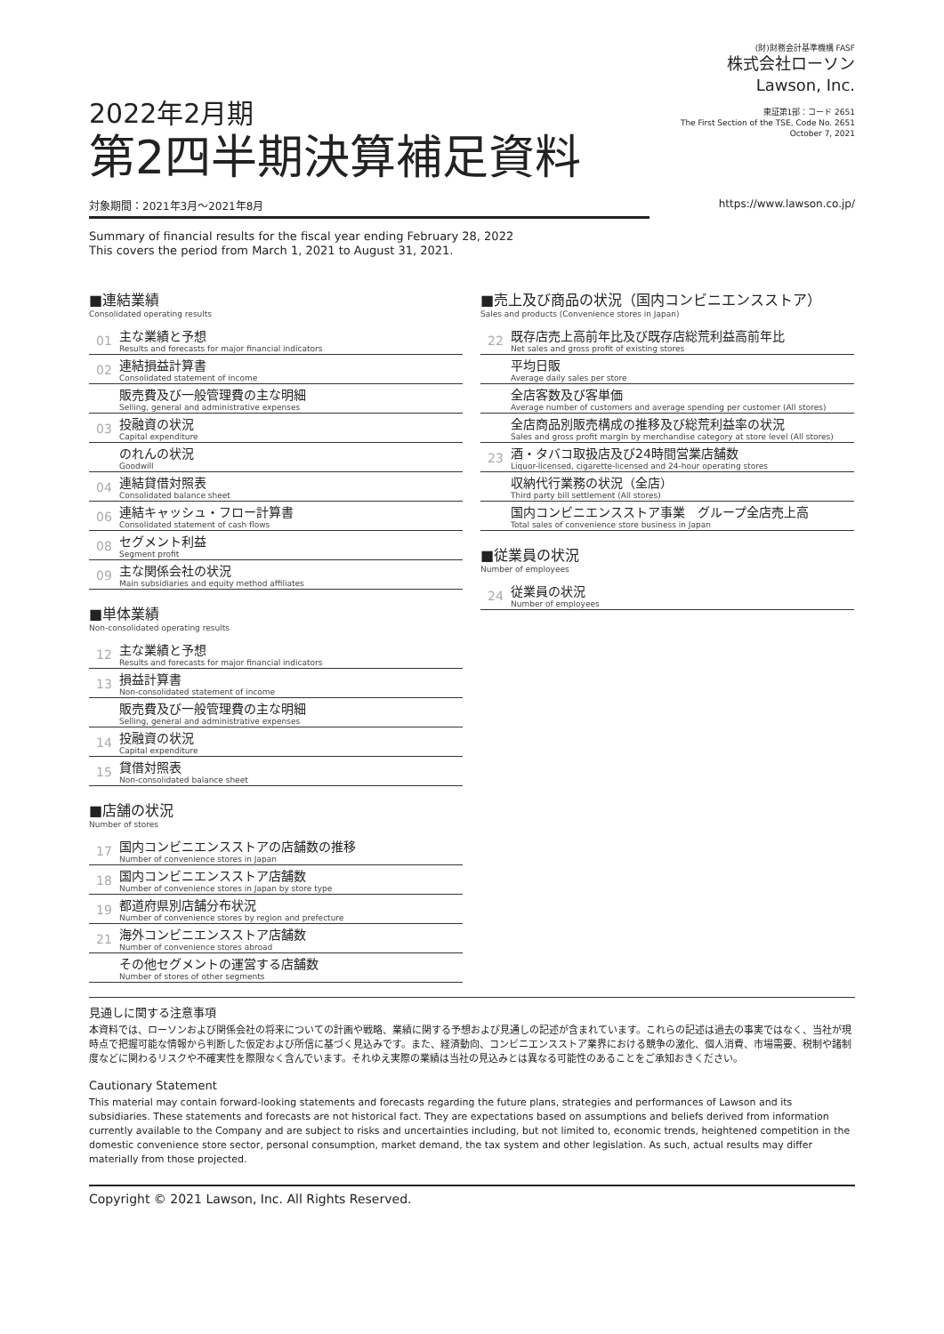2022年2月期
第2四半期決算補足資料
(財)財務会計基準機構 FASF
株式会社ローソン
Lawson, Inc.
東証第1部：コード 2651
The First Section of the TSE, Code No. 2651
October 7, 2021
対象期間：2021年3月～2021年8月 https://www.lawson.co.jp/
Summary of financial results for the fiscal year ending February 28, 2022
This covers the period from March 1, 2021 to August 31, 2021.
■連結業績
Consolidated operating results
01
主な業績と予想
Results and forecasts for major financial indicators
02
連結損益計算書
Consolidated statement of income
販売費及び一般管理費の主な明細
Selling, general and administrative expenses
03
投融資の状況
Capital expenditure
のれんの状況
Goodwill
04
連結貸借対照表
Consolidated balance sheet
06
連結キャッシュ・フロー計算書
Consolidated statement of cash flows
08
セグメント利益
Segment profit
09
主な関係会社の状況
Main subsidiaries and equity method affiliates
■単体業績
Non-consolidated operating results
12
主な業績と予想
Results and forecasts for major financial indicators
13
損益計算書
Non-consolidated statement of income
販売費及び一般管理費の主な明細
Selling, general and administrative expenses
14
投融資の状況
Capital expenditure
15
貸借対照表
Non-consolidated balance sheet
■店舗の状況
Number of stores
17
国内コンビニエンスストアの店舗数の推移
Number of convenience stores in Japan
18
国内コンビニエンスストア店舗数
Number of convenience stores in Japan by store type
19
都道府県別店舗分布状況
Number of convenience stores by region and prefecture
21
海外コンビニエンスストア店舗数
Number of convenience stores abroad
その他セグメントの運営する店舗数
Number of stores of other segments
■売上及び商品の状況（国内コンビニエンスストア）
Sales and products (Convenience stores in Japan)
22
既存店売上高前年比及び既存店総荒利益高前年比
Net sales and gross profit of existing stores
平均日販
Average daily sales per store
全店客数及び客単価
Average number of customers and average spending per customer (All stores)
全店商品別販売構成の推移及び総荒利益率の状況
Sales and gross profit margin by merchandise category at store level (All stores)
23
酒・タバコ取扱店及び24時間営業店舗数
Liquor-licensed, cigarette-licensed and 24-hour operating stores
収納代行業務の状況（全店）
Third party bill settlement (All stores)
国内コンビニエンスストア事業　グループ全店売上高
Total sales of convenience store business in Japan
■従業員の状況
Number of employees
24
従業員の状況
Number of employees
見通しに関する注意事項
本資料では、ローソンおよび関係会社の将来についての計画や戦略、業績に関する予想および見通しの記述が含まれています。これらの記述は過去の事実ではなく、当社が現時点で把握可能な情報から判断した仮定および所信に基づく見込みです。また、経済動向、コンビニエンスストア業界における競争の激化、個人消費、市場需要、税制や諸制度などに関わるリスクや不確実性を際限なく含んでいます。それゆえ実際の業績は当社の見込みとは異なる可能性のあることをご承知おきください。
Cautionary Statement
This material may contain forward-looking statements and forecasts regarding the future plans, strategies and performances of Lawson and its subsidiaries. These statements and forecasts are not historical fact. They are expectations based on assumptions and beliefs derived from information currently available to the Company and are subject to risks and uncertainties including, but not limited to, economic trends, heightened competition in the domestic convenience store sector, personal consumption, market demand, the tax system and other legislation. As such, actual results may differ materially from those projected.
Copyright © 2021 Lawson, Inc. All Rights Reserved.